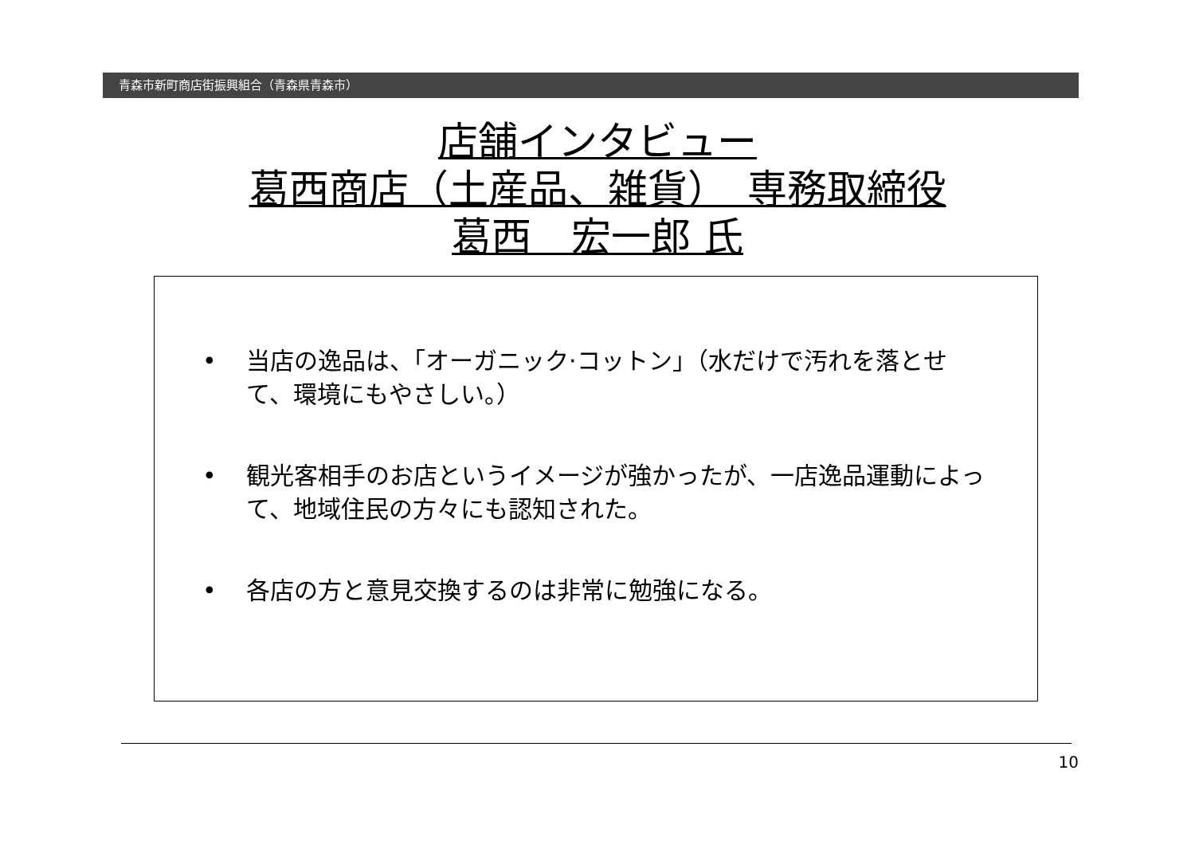青森市新町商店街振興組合（青森県青森市）
店舗インタビュー
葛西商店（土産品、雑貨）　専務取締役
葛西　宏一郎 氏
• 当店の逸品は、「オーガニック·コットン」（水だけで汚れを落とせて、環境にもやさしい。）
• 観光客相手のお店というイメージが強かったが、一店逸品運動によって、地域住民の方々にも認知された。
• 各店の方と意見交換するのは非常に勉強になる。
10